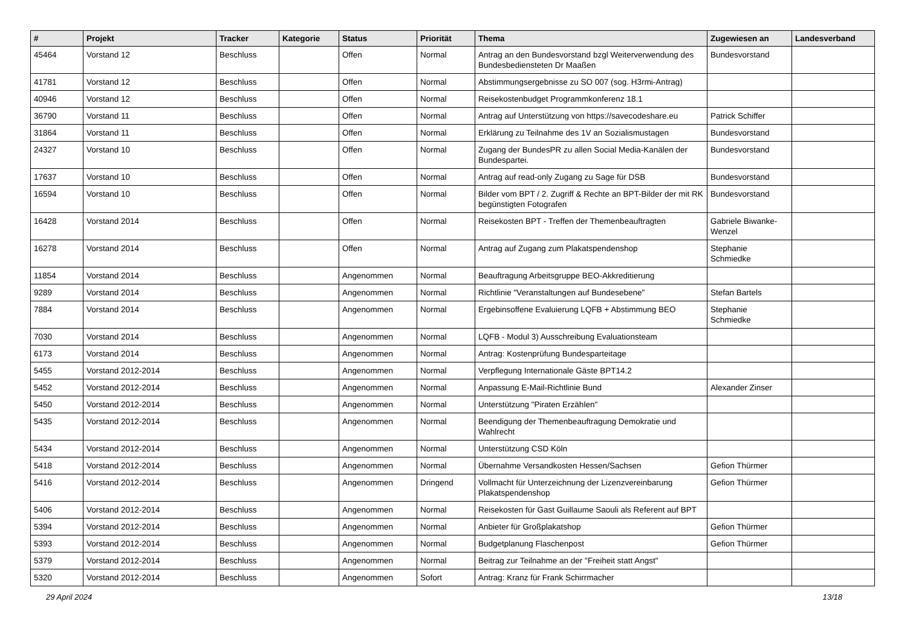| # | Projekt | Tracker | Kategorie | Status | Priorität | Thema | Zugewiesen an | Landesverband |
| --- | --- | --- | --- | --- | --- | --- | --- | --- |
| 45464 | Vorstand 12 | Beschluss | | Offen | Normal | Antrag an den Bundesvorstand bzgl Weiterverwendung des Bundesbediensteten Dr Maaßen | Bundesvorstand | |
| 41781 | Vorstand 12 | Beschluss | | Offen | Normal | Abstimmungsergebnisse zu SO 007 (sog. H3rmi-Antrag) | | |
| 40946 | Vorstand 12 | Beschluss | | Offen | Normal | Reisekostenbudget Programmkonferenz 18.1 | | |
| 36790 | Vorstand 11 | Beschluss | | Offen | Normal | Antrag auf Unterstützung von https://savecodeshare.eu | Patrick Schiffer | |
| 31864 | Vorstand 11 | Beschluss | | Offen | Normal | Erklärung zu Teilnahme des 1V an Sozialismustagen | Bundesvorstand | |
| 24327 | Vorstand 10 | Beschluss | | Offen | Normal | Zugang der BundesPR zu allen Social Media-Kanälen der Bundespartei. | Bundesvorstand | |
| 17637 | Vorstand 10 | Beschluss | | Offen | Normal | Antrag auf read-only Zugang zu Sage für DSB | Bundesvorstand | |
| 16594 | Vorstand 10 | Beschluss | | Offen | Normal | Bilder vom BPT / 2. Zugriff & Rechte an BPT-Bilder der mit RK begünstigten Fotografen | Bundesvorstand | |
| 16428 | Vorstand 2014 | Beschluss | | Offen | Normal | Reisekosten BPT - Treffen der Themenbeauftragten | Gabriele Biwanke-Wenzel | |
| 16278 | Vorstand 2014 | Beschluss | | Offen | Normal | Antrag auf Zugang zum Plakatspendenshop | Stephanie Schmiedke | |
| 11854 | Vorstand 2014 | Beschluss | | Angenommen | Normal | Beauftragung Arbeitsgruppe BEO-Akkreditierung | | |
| 9289 | Vorstand 2014 | Beschluss | | Angenommen | Normal | Richtlinie "Veranstaltungen auf Bundesebene" | Stefan Bartels | |
| 7884 | Vorstand 2014 | Beschluss | | Angenommen | Normal | Ergebinsoffene Evaluierung LQFB + Abstimmung BEO | Stephanie Schmiedke | |
| 7030 | Vorstand 2014 | Beschluss | | Angenommen | Normal | LQFB - Modul 3) Ausschreibung Evaluationsteam | | |
| 6173 | Vorstand 2014 | Beschluss | | Angenommen | Normal | Antrag: Kostenprüfung Bundesparteitage | | |
| 5455 | Vorstand 2012-2014 | Beschluss | | Angenommen | Normal | Verpflegung Internationale Gäste BPT14.2 | | |
| 5452 | Vorstand 2012-2014 | Beschluss | | Angenommen | Normal | Anpassung E-Mail-Richtlinie Bund | Alexander Zinser | |
| 5450 | Vorstand 2012-2014 | Beschluss | | Angenommen | Normal | Unterstützung "Piraten Erzählen" | | |
| 5435 | Vorstand 2012-2014 | Beschluss | | Angenommen | Normal | Beendigung der Themenbeauftragung Demokratie und Wahlrecht | | |
| 5434 | Vorstand 2012-2014 | Beschluss | | Angenommen | Normal | Unterstützung CSD Köln | | |
| 5418 | Vorstand 2012-2014 | Beschluss | | Angenommen | Normal | Übernahme Versandkosten Hessen/Sachsen | Gefion Thürmer | |
| 5416 | Vorstand 2012-2014 | Beschluss | | Angenommen | Dringend | Vollmacht für Unterzeichnung der Lizenzvereinbarung Plakatspendenshop | Gefion Thürmer | |
| 5406 | Vorstand 2012-2014 | Beschluss | | Angenommen | Normal | Reisekosten für Gast Guillaume Saouli als Referent auf BPT | | |
| 5394 | Vorstand 2012-2014 | Beschluss | | Angenommen | Normal | Anbieter für Großplakatshop | Gefion Thürmer | |
| 5393 | Vorstand 2012-2014 | Beschluss | | Angenommen | Normal | Budgetplanung Flaschenpost | Gefion Thürmer | |
| 5379 | Vorstand 2012-2014 | Beschluss | | Angenommen | Normal | Beitrag zur Teilnahme an der "Freiheit statt Angst" | | |
| 5320 | Vorstand 2012-2014 | Beschluss | | Angenommen | Sofort | Antrag: Kranz für Frank Schirrmacher | | |
29 April 2024 13/18